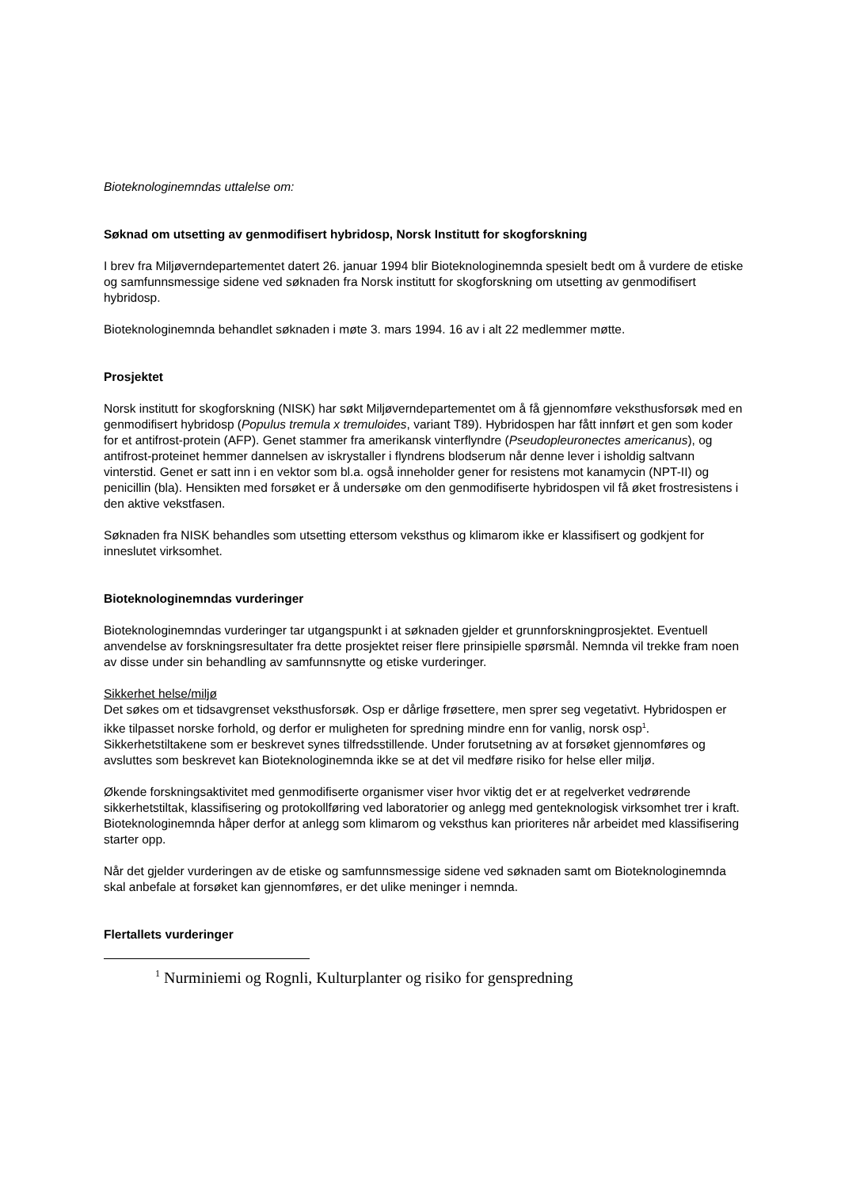Bioteknologinemndas uttalelse om:
Søknad om utsetting av genmodifisert hybridosp, Norsk Institutt for skogforskning
I brev fra Miljøverndepartementet datert 26. januar 1994 blir Bioteknologinemnda spesielt bedt om å vurdere de etiske og samfunnsmessige sidene ved søknaden fra Norsk institutt for skogforskning om utsetting av genmodifisert hybridosp.
Bioteknologinemnda behandlet søknaden i møte 3. mars 1994. 16 av i alt 22 medlemmer møtte.
Prosjektet
Norsk institutt for skogforskning (NISK) har søkt Miljøverndepartementet om å få gjennomføre veksthusforsøk med en genmodifisert hybridosp (Populus tremula x tremuloides, variant T89). Hybridospen har fått innført et gen som koder for et antifrost-protein (AFP). Genet stammer fra amerikansk vinterflyndre (Pseudopleuronectes americanus), og antifrost-proteinet hemmer dannelsen av iskrystaller i flyndrens blodserum når denne lever i isholdig saltvann vinterstid. Genet er satt inn i en vektor som bl.a. også inneholder gener for resistens mot kanamycin (NPT-II) og penicillin (bla). Hensikten med forsøket er å undersøke om den genmodifiserte hybridospen vil få øket frostresistens i den aktive vekstfasen.
Søknaden fra NISK behandles som utsetting ettersom veksthus og klimarom ikke er klassifisert og godkjent for inneslutet virksomhet.
Bioteknologinemndas vurderinger
Bioteknologinemndas vurderinger tar utgangspunkt i at søknaden gjelder et grunnforskningprosjektet. Eventuell anvendelse av forskningsresultater fra dette prosjektet reiser flere prinsipielle spørsmål. Nemnda vil trekke fram noen av disse under sin behandling av samfunnsnytte og etiske vurderinger.
Sikkerhet helse/miljø
Det søkes om et tidsavgrenset veksthusforsøk. Osp er dårlige frøsettere, men sprer seg vegetativt. Hybridospen er ikke tilpasset norske forhold, og derfor er muligheten for spredning mindre enn for vanlig, norsk osp<sup>1</sup>. Sikkerhetstiltakene som er beskrevet synes tilfredsstillende. Under forutsetning av at forsøket gjennomføres og avsluttes som beskrevet kan Bioteknologinemnda ikke se at det vil medføre risiko for helse eller miljø.
Økende forskningsaktivitet med genmodifiserte organismer viser hvor viktig det er at regelverket vedrørende sikkerhetstiltak, klassifisering og protokollføring ved laboratorier og anlegg med genteknologisk virksomhet trer i kraft. Bioteknologinemnda håper derfor at anlegg som klimarom og veksthus kan prioriteres når arbeidet med klassifisering starter opp.
Når det gjelder vurderingen av de etiske og samfunnsmessige sidene ved søknaden samt om Bioteknologinemnda skal anbefale at forsøket kan gjennomføres, er det ulike meninger i nemnda.
Flertallets vurderinger
<sup>1</sup> Nurminiemi og Rognli, Kulturplanter og risiko for genspredning